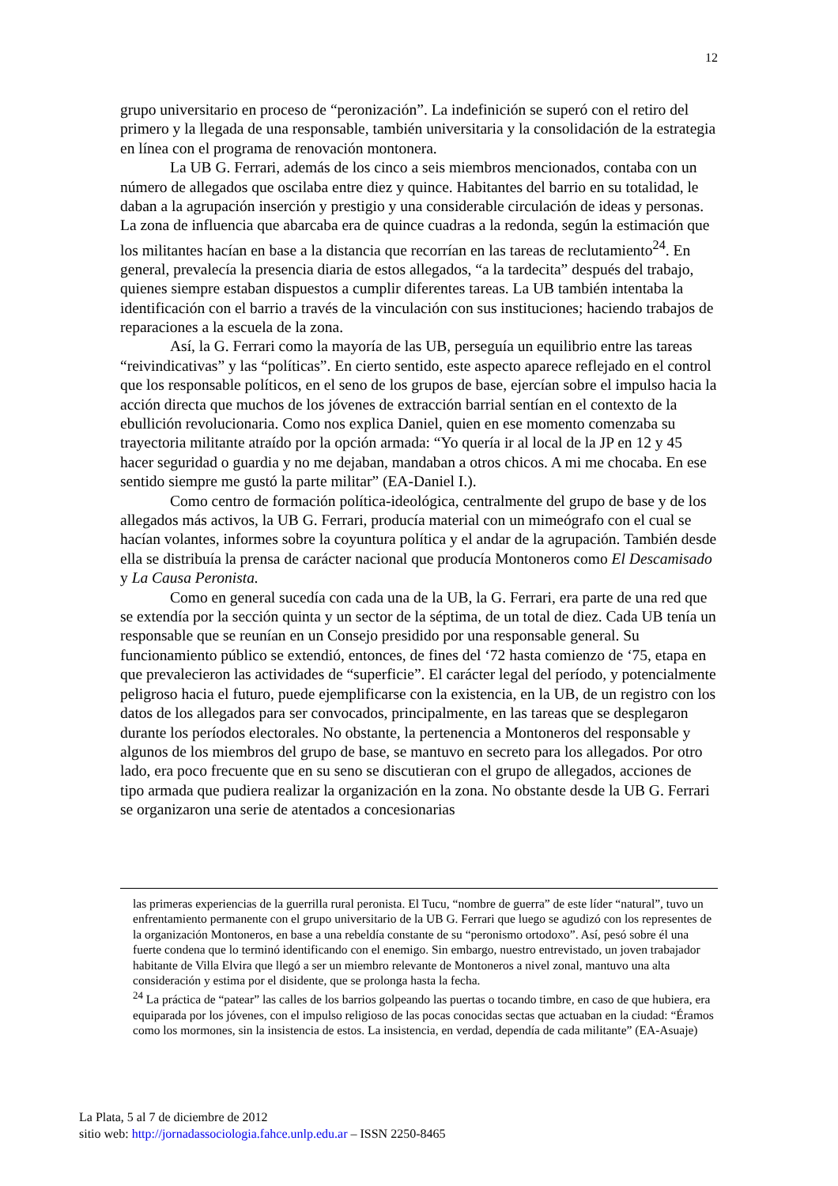12
grupo universitario en proceso de “peronización”. La indefinición se superó con el retiro del primero y la llegada de una responsable, también universitaria y la consolidación de la estrategia en línea con el programa de renovación montonera.
La UB G. Ferrari, además de los cinco a seis miembros mencionados, contaba con un número de allegados que oscilaba entre diez y quince. Habitantes del barrio en su totalidad, le daban a la agrupación inserción y prestigio y una considerable circulación de ideas y personas. La zona de influencia que abarcaba era de quince cuadras a la redonda, según la estimación que los militantes hacían en base a la distancia que recorrían en las tareas de reclutamiento<sup>24</sup>. En general, prevalecía la presencia diaria de estos allegados, “a la tardecita” después del trabajo, quienes siempre estaban dispuestos a cumplir diferentes tareas. La UB también intentaba la identificación con el barrio a través de la vinculación con sus instituciones; haciendo trabajos de reparaciones a la escuela de la zona.
Así, la G. Ferrari como la mayoría de las UB, perseguía un equilibrio entre las tareas “reivindicativas” y las “políticas”. En cierto sentido, este aspecto aparece reflejado en el control que los responsable políticos, en el seno de los grupos de base, ejercían sobre el impulso hacia la acción directa que muchos de los jóvenes de extracción barrial sentían en el contexto de la ebullición revolucionaria. Como nos explica Daniel, quien en ese momento comenzaba su trayectoria militante atraído por la opción armada: “Yo quería ir al local de la JP en 12 y 45 hacer seguridad o guardia y no me dejaban, mandaban a otros chicos. A mi me chocaba. En ese sentido siempre me gustó la parte militar” (EA-Daniel I.).
Como centro de formación política-ideológica, centralmente del grupo de base y de los allegados más activos, la UB G. Ferrari, producía material con un mimeógrafo con el cual se hacían volantes, informes sobre la coyuntura política y el andar de la agrupación. También desde ella se distribuía la prensa de carácter nacional que producía Montoneros como El Descamisado y La Causa Peronista.
Como en general sucedía con cada una de la UB, la G. Ferrari, era parte de una red que se extendía por la sección quinta y un sector de la séptima, de un total de diez. Cada UB tenía un responsable que se reunían en un Consejo presidido por una responsable general. Su funcionamiento público se extendió, entonces, de fines del ‘72 hasta comienzo de ‘75, etapa en que prevalecieron las actividades de “superficie”. El carácter legal del período, y potencialmente peligroso hacia el futuro, puede ejemplificarse con la existencia, en la UB, de un registro con los datos de los allegados para ser convocados, principalmente, en las tareas que se desplegaron durante los períodos electorales. No obstante, la pertenencia a Montoneros del responsable y algunos de los miembros del grupo de base, se mantuvo en secreto para los allegados. Por otro lado, era poco frecuente que en su seno se discutieran con el grupo de allegados, acciones de tipo armada que pudiera realizar la organización en la zona. No obstante desde la UB G. Ferrari se organizaron una serie de atentados a concesionarias
las primeras experiencias de la guerrilla rural peronista. El Tucu, “nombre de guerra” de este líder “natural”, tuvo un enfrentamiento permanente con el grupo universitario de la UB G. Ferrari que luego se agudizó con los representes de la organización Montoneros, en base a una rebeldía constante de su “peronismo ortodoxo”. Así, pesó sobre él una fuerte condena que lo terminó identificando con el enemigo. Sin embargo, nuestro entrevistado, un joven trabajador habitante de Villa Elvira que llegó a ser un miembro relevante de Montoneros a nivel zonal, mantuvo una alta consideración y estima por el disidente, que se prolonga hasta la fecha.
<sup>24</sup> La práctica de “patear” las calles de los barrios golpeando las puertas o tocando timbre, en caso de que hubiera, era equiparada por los jóvenes, con el impulso religioso de las pocas conocidas sectas que actuaban en la ciudad: “Éramos como los mormones, sin la insistencia de estos. La insistencia, en verdad, dependía de cada militante” (EA-Asuaje)
La Plata, 5 al 7 de diciembre de 2012
sitio web: http://jornadassociologia.fahce.unlp.edu.ar – ISSN 2250-8465